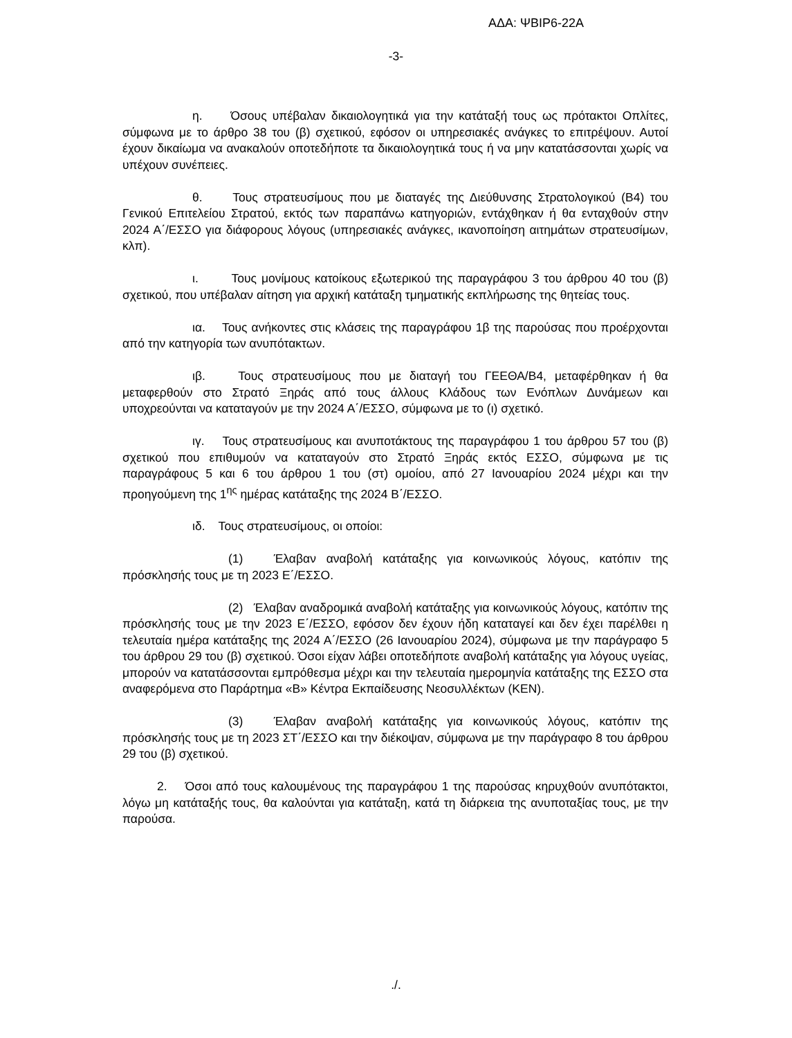ΑΔΑ: ΨΒΙΡ6-22Α
-3-
η. Όσους υπέβαλαν δικαιολογητικά για την κατάταξή τους ως πρότακτοι Οπλίτες, σύμφωνα με το άρθρο 38 του (β) σχετικού, εφόσον οι υπηρεσιακές ανάγκες το επιτρέψουν. Αυτοί έχουν δικαίωμα να ανακαλούν οποτεδήποτε τα δικαιολογητικά τους ή να μην κατατάσσονται χωρίς να υπέχουν συνέπειες.
θ. Τους στρατευσίμους που με διαταγές της Διεύθυνσης Στρατολογικού (Β4) του Γενικού Επιτελείου Στρατού, εκτός των παραπάνω κατηγοριών, εντάχθηκαν ή θα ενταχθούν στην 2024 Α΄/ΕΣΣΟ για διάφορους λόγους (υπηρεσιακές ανάγκες, ικανοποίηση αιτημάτων στρατευσίμων, κλπ).
ι. Τους μονίμους κατοίκους εξωτερικού της παραγράφου 3 του άρθρου 40 του (β) σχετικού, που υπέβαλαν αίτηση για αρχική κατάταξη τμηματικής εκπλήρωσης της θητείας τους.
ια. Τους ανήκοντες στις κλάσεις της παραγράφου 1β της παρούσας που προέρχονται από την κατηγορία των ανυπότακτων.
ιβ. Τους στρατευσίμους που με διαταγή του ΓΕΕΘΑ/Β4, μεταφέρθηκαν ή θα μεταφερθούν στο Στρατό Ξηράς από τους άλλους Κλάδους των Ενόπλων Δυνάμεων και υποχρεούνται να καταταγούν με την 2024 Α΄/ΕΣΣΟ, σύμφωνα με το (ι) σχετικό.
ιγ. Τους στρατευσίμους και ανυποτάκτους της παραγράφου 1 του άρθρου 57 του (β) σχετικού που επιθυμούν να καταταγούν στο Στρατό Ξηράς εκτός ΕΣΣΟ, σύμφωνα με τις παραγράφους 5 και 6 του άρθρου 1 του (στ) ομοίου, από 27 Ιανουαρίου 2024 μέχρι και την προηγούμενη της 1<sup>ης</sup> ημέρας κατάταξης της 2024 Β΄/ΕΣΣΟ.
ιδ. Τους στρατευσίμους, οι οποίοι:
(1) Έλαβαν αναβολή κατάταξης για κοινωνικούς λόγους, κατόπιν της πρόσκλησής τους με τη 2023 Ε΄/ΕΣΣΟ.
(2) Έλαβαν αναδρομικά αναβολή κατάταξης για κοινωνικούς λόγους, κατόπιν της πρόσκλησής τους με την 2023 Ε΄/ΕΣΣΟ, εφόσον δεν έχουν ήδη καταταγεί και δεν έχει παρέλθει η τελευταία ημέρα κατάταξης της 2024 Α΄/ΕΣΣΟ (26 Ιανουαρίου 2024), σύμφωνα με την παράγραφο 5 του άρθρου 29 του (β) σχετικού. Όσοι είχαν λάβει οποτεδήποτε αναβολή κατάταξης για λόγους υγείας, μπορούν να κατατάσσονται εμπρόθεσμα μέχρι και την τελευταία ημερομηνία κατάταξης της ΕΣΣΟ στα αναφερόμενα στο Παράρτημα «Β» Κέντρα Εκπαίδευσης Νεοσυλλέκτων (ΚΕΝ).
(3) Έλαβαν αναβολή κατάταξης για κοινωνικούς λόγους, κατόπιν της πρόσκλησής τους με τη 2023 ΣΤ΄/ΕΣΣΟ και την διέκοψαν, σύμφωνα με την παράγραφο 8 του άρθρου 29 του (β) σχετικού.
2. Όσοι από τους καλουμένους της παραγράφου 1 της παρούσας κηρυχθούν ανυπότακτοι, λόγω μη κατάταξής τους, θα καλούνται για κατάταξη, κατά τη διάρκεια της ανυποταξίας τους, με την παρούσα.
./.